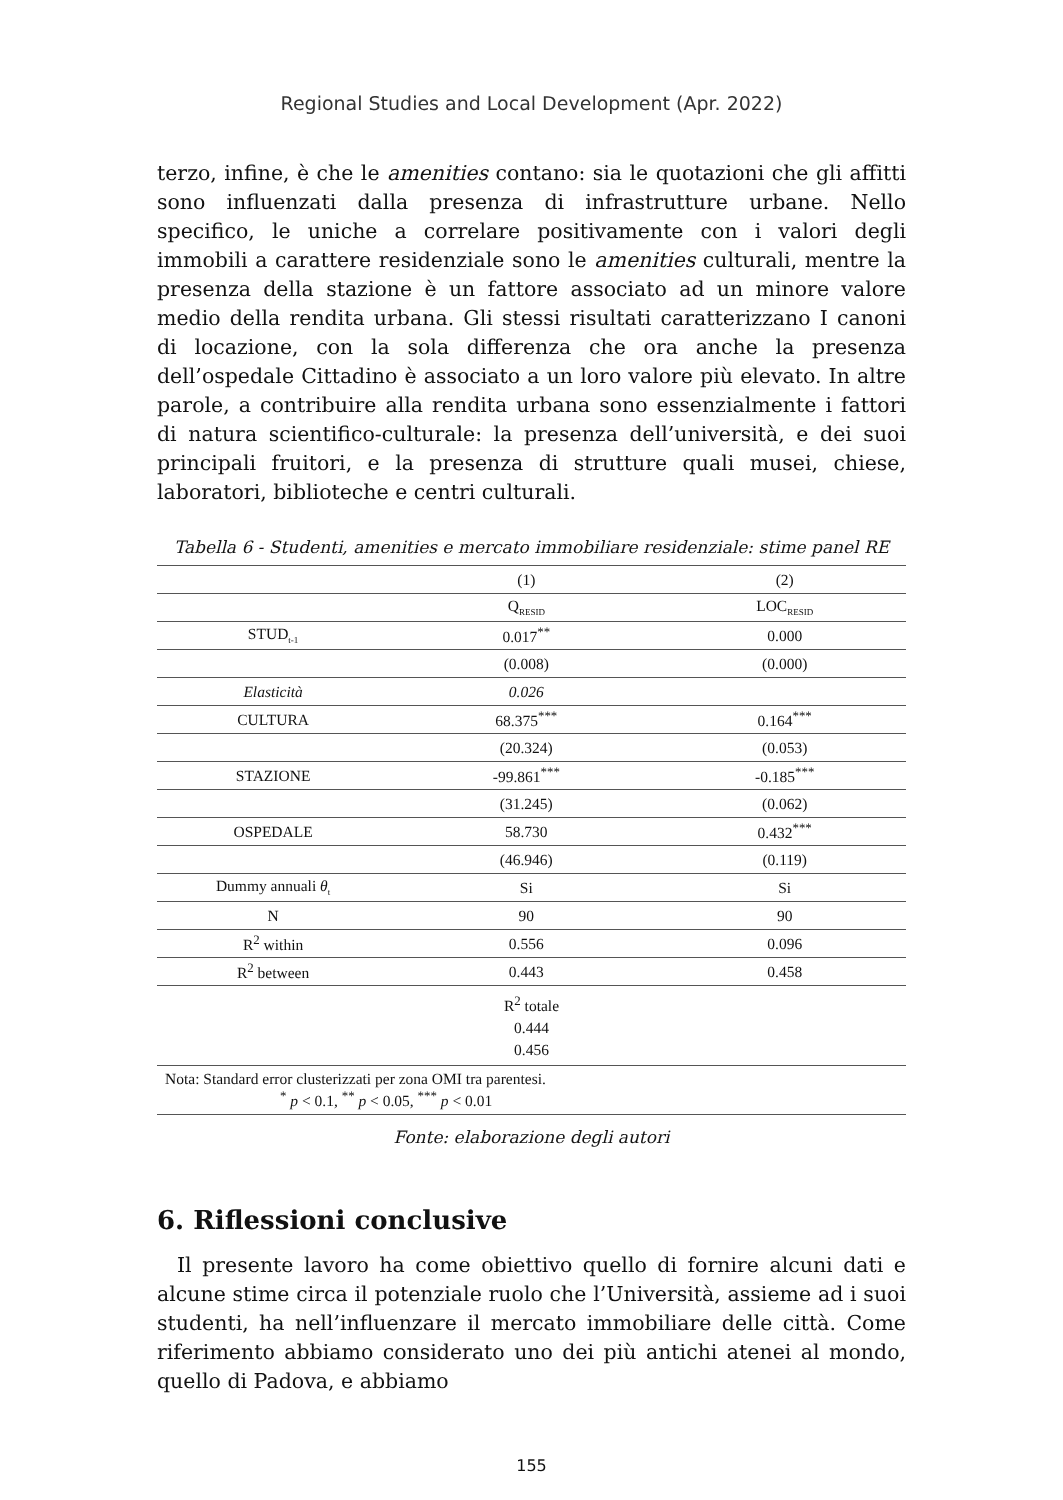Regional Studies and Local Development (Apr. 2022)
terzo, infine, è che le amenities contano: sia le quotazioni che gli affitti sono influenzati dalla presenza di infrastrutture urbane. Nello specifico, le uniche a correlare positivamente con i valori degli immobili a carattere residenziale sono le amenities culturali, mentre la presenza della stazione è un fattore associato ad un minore valore medio della rendita urbana. Gli stessi risultati caratterizzano I canoni di locazione, con la sola differenza che ora anche la presenza dell’ospedale Cittadino è associato a un loro valore più elevato. In altre parole, a contribuire alla rendita urbana sono essenzialmente i fattori di natura scientifico-culturale: la presenza dell’università, e dei suoi principali fruitori, e la presenza di strutture quali musei, chiese, laboratori, biblioteche e centri culturali.
Tabella 6 - Studenti, amenities e mercato immobiliare residenziale: stime panel RE
| | | (1) | (2) |
| | | Q<sub>RESID</sub> | LOC<sub>RESID</sub> |
| STUD<sub>t-1</sub> | | 0.017<sup>**</sup> | 0.000 |
| | | (0.008) | (0.000) |
| Elasticità | | 0.026 | |
| CULTURA | | 68.375<sup>***</sup> | 0.164<sup>***</sup> |
| | | (20.324) | (0.053) |
| STAZIONE | | -99.861<sup>***</sup> | -0.185<sup>***</sup> |
| | | (31.245) | (0.062) |
| OSPEDALE | | 58.730 | 0.432<sup>***</sup> |
| | | (46.946) | (0.119) |
| Dummy annuali θ<sub>t</sub> | | Si | Si |
| N | | 90 | 90 |
| R<sup>2</sup> within | | 0.556 | 0.096 |
| R<sup>2</sup> between | | 0.443 | 0.458 |
| R<sup>2</sup> totale 0.444 0.456 | | | |
| Nota: Standard error clusterizzati per zona OMI tra parentesi. <sup>*</sup> p < 0.1, <sup>**</sup> p < 0.05, <sup>***</sup> p < 0.01 | | | |
Fonte: elaborazione degli autori
6. Riflessioni conclusive
Il presente lavoro ha come obiettivo quello di fornire alcuni dati e alcune stime circa il potenziale ruolo che l’Università, assieme ad i suoi studenti, ha nell’influenzare il mercato immobiliare delle città. Come riferimento abbiamo considerato uno dei più antichi atenei al mondo, quello di Padova, e abbiamo
155